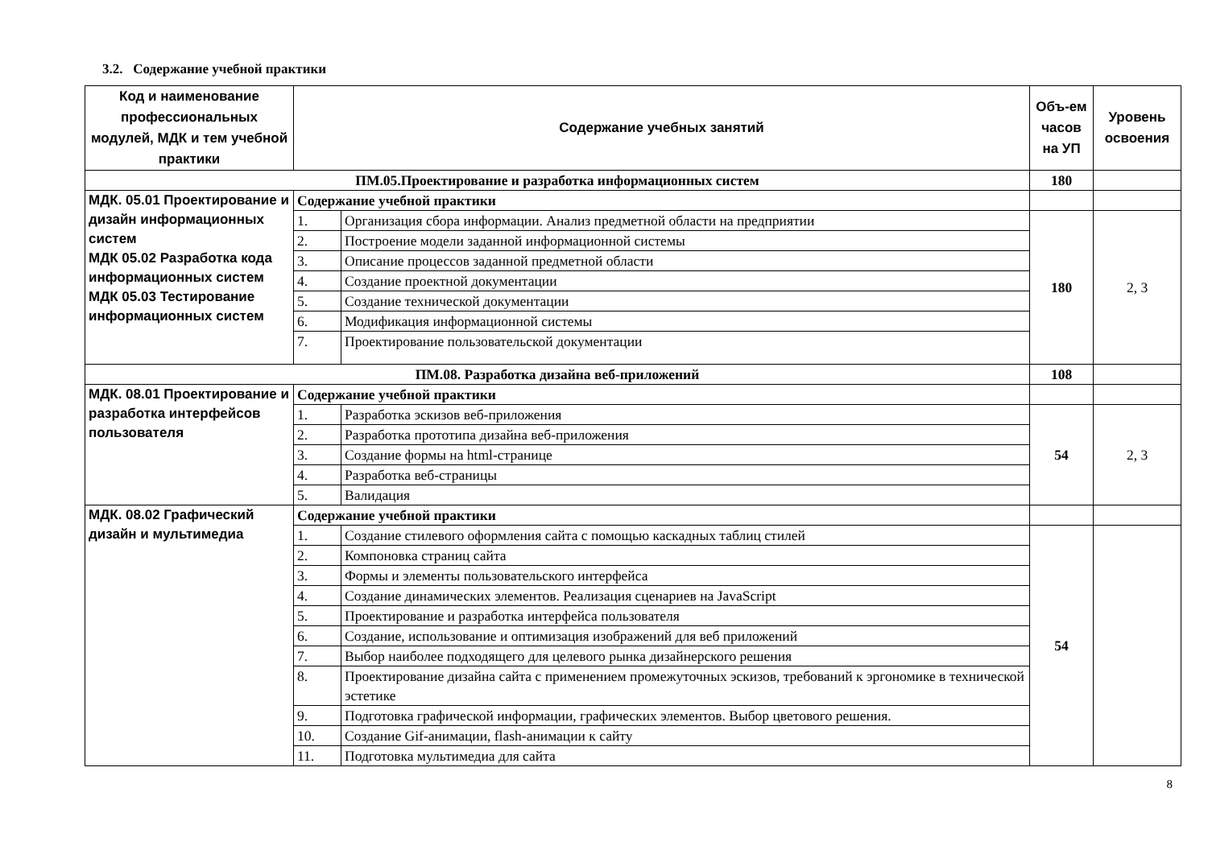3.2. Содержание учебной практики
| Код и наименование профессиональных модулей, МДК и тем учебной практики | Содержание учебных занятий | | Объ-ем часов на УП | Уровень освоения |
| --- | --- | --- | --- | --- |
| ПМ.05.Проектирование и разработка информационных систем | | | 180 | |
| МДК. 05.01 Проектирование и дизайн информационных систем МДК 05.02 Разработка кода информационных систем МДК 05.03 Тестирование информационных систем | Содержание учебной практики | | | |
| | 1. | Организация сбора информации. Анализ предметной области на предприятии | 180 | 2, 3 |
| | 2. | Построение модели заданной информационной системы | | |
| | 3. | Описание процессов заданной предметной области | | |
| | 4. | Создание проектной документации | | |
| | 5. | Создание технической документации | | |
| | 6. | Модификация информационной системы | | |
| | 7. | Проектирование пользовательской документации | | |
| ПМ.08. Разработка дизайна веб-приложений | | | 108 | |
| МДК. 08.01 Проектирование и разработка интерфейсов пользователя | Содержание учебной практики | | | |
| | 1. | Разработка эскизов веб-приложения | 54 | 2, 3 |
| | 2. | Разработка прототипа дизайна веб-приложения | | |
| | 3. | Создание формы на html-странице | | |
| | 4. | Разработка веб-страницы | | |
| | 5. | Валидация | | |
| МДК. 08.02 Графический дизайн и мультимедиа | Содержание учебной практики | | | |
| | 1. | Создание стилевого оформления сайта с помощью каскадных таблиц стилей | 54 | |
| | 2. | Компоновка страниц сайта | | |
| | 3. | Формы и элементы пользовательского интерфейса | | |
| | 4. | Создание динамических элементов. Реализация сценариев на JavaScript | | |
| | 5. | Проектирование и разработка интерфейса пользователя | | |
| | 6. | Создание, использование и оптимизация изображений для веб приложений | | |
| | 7. | Выбор наиболее подходящего для целевого рынка дизайнерского решения | | |
| | 8. | Проектирование дизайна сайта с применением промежуточных эскизов, требований к эргономике в технической эстетике | | |
| | 9. | Подготовка графической информации, графических элементов. Выбор цветового решения. | | |
| | 10. | Создание Gif-анимации, flash-анимации к сайту | | |
| | 11. | Подготовка мультимедиа для сайта | | |
8